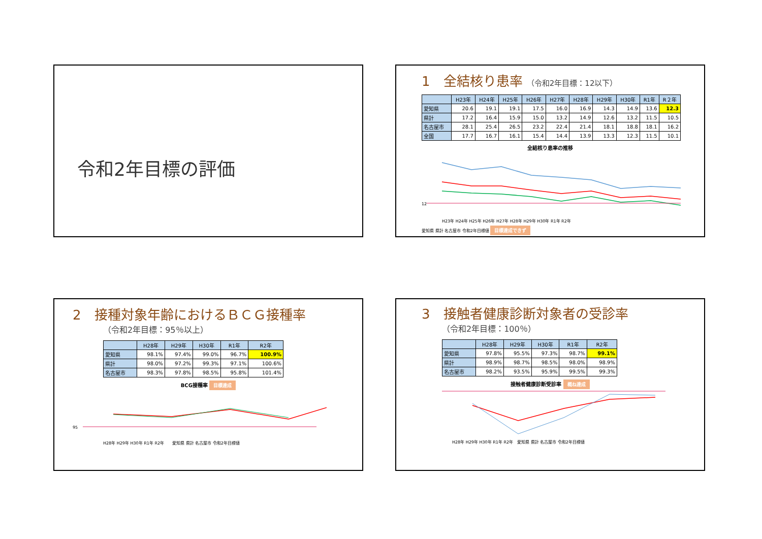令和2年目標の評価
1　全結核り患率 （令和2年目標：12以下）
| | H23年 | H24年 | H25年 | H26年 | H27年 | H28年 | H29年 | H30年 | R1年 | R２年 |
| --- | --- | --- | --- | --- | --- | --- | --- | --- | --- | --- |
| 愛知県 | 20.6 | 19.1 | 19.1 | 17.5 | 16.0 | 16.9 | 14.3 | 14.9 | 13.6 | 12.3 |
| 県計 | 17.2 | 16.4 | 15.9 | 15.0 | 13.2 | 14.9 | 12.6 | 13.2 | 11.5 | 10.5 |
| 名古屋市 | 28.1 | 25.4 | 26.5 | 23.2 | 22.4 | 21.4 | 18.1 | 18.8 | 18.1 | 16.2 |
| 全国 | 17.7 | 16.7 | 16.1 | 15.4 | 14.4 | 13.9 | 13.3 | 12.3 | 11.5 | 10.1 |
全結核り患率の推移
12
H23年 H24年 H25年 H26年 H27年 H28年 H29年 H30年 R1年 R2年
愛知県 県計 名古屋市 令和2年目標値 目標達成できず
2　接種対象年齢におけるＢＣＧ接種率
（令和2年目標：95％以上）
| | H28年 | H29年 | H30年 | R1年 | R2年 |
| --- | --- | --- | --- | --- | --- |
| 愛知県 | 98.1% | 97.4% | 99.0% | 96.7% | 100.9% |
| 県計 | 98.0% | 97.2% | 99.3% | 97.1% | 100.6% |
| 名古屋市 | 98.3% | 97.8% | 98.5% | 95.8% | 101.4% |
BCG接種率 目標達成
95
H28年 H29年 H30年 R1年 R2年　　愛知県 県計 名古屋市 令和2年目標値
3　接触者健康診断対象者の受診率
（令和2年目標：100％）
| | H28年 | H29年 | H30年 | R1年 | R2年 |
| --- | --- | --- | --- | --- | --- |
| 愛知県 | 97.8% | 95.5% | 97.3% | 98.7% | 99.1% |
| 県計 | 98.9% | 98.7% | 98.5% | 98.0% | 98.9% |
| 名古屋市 | 98.2% | 93.5% | 95.9% | 99.5% | 99.3% |
接触者健康診断受診率 概ね達成
H28年 H29年 H30年 R1年 R2年　愛知県 県計 名古屋市 令和2年目標値